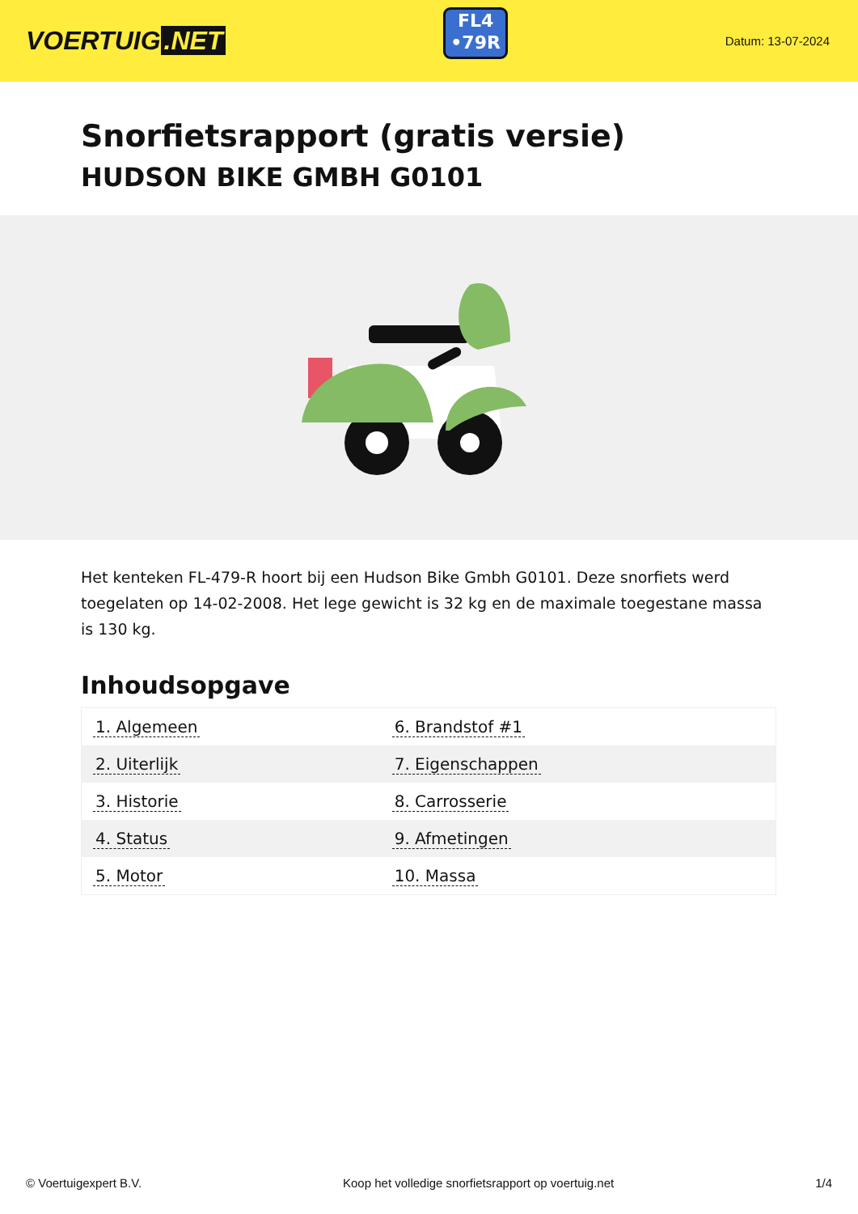VOERTUIG.NET
FL4
•79R
Datum: 13-07-2024
Snorfietsrapport (gratis versie)
HUDSON BIKE GMBH G0101
Het kenteken FL-479-R hoort bij een Hudson Bike Gmbh G0101. Deze snorfiets werd toegelaten op 14-02-2008. Het lege gewicht is 32 kg en de maximale toegestane massa is 130 kg.
Inhoudsopgave
| 1. Algemeen | 6. Brandstof #1 |
| 2. Uiterlijk | 7. Eigenschappen |
| 3. Historie | 8. Carrosserie |
| 4. Status | 9. Afmetingen |
| 5. Motor | 10. Massa |
© Voertuigexpert B.V. Koop het volledige snorfietsrapport op voertuig.net
1/4